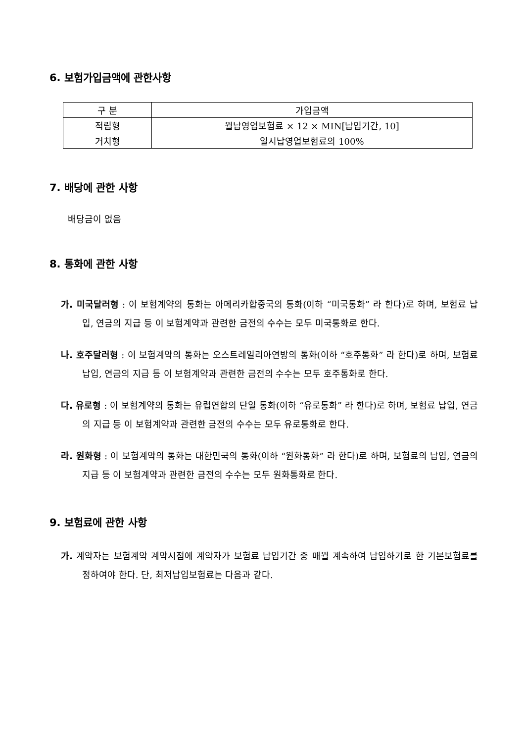6. 보험가입금액에 관한사항
| 구 분 | 가입금액 |
| 적립형 | 월납영업보험료 × 12 × MIN[납입기간, 10] |
| 거치형 | 일시납영업보험료의 100% |
7. 배당에 관한 사항
배당금이 없음
8. 통화에 관한 사항
가. 미국달러형 : 이 보험계약의 통화는 아메리카합중국의 통화(이하 “미국통화” 라 한다)로 하며, 보험료 납입, 연금의 지급 등 이 보험계약과 관련한 금전의 수수는 모두 미국통화로 한다.
나. 호주달러형 : 이 보험계약의 통화는 오스트레일리아연방의 통화(이하 “호주통화” 라 한다)로 하며, 보험료 납입, 연금의 지급 등 이 보험계약과 관련한 금전의 수수는 모두 호주통화로 한다.
다. 유로형 : 이 보험계약의 통화는 유럽연합의 단일 통화(이하 “유로통화” 라 한다)로 하며, 보험료 납입, 연금의 지급 등 이 보험계약과 관련한 금전의 수수는 모두 유로통화로 한다.
라. 원화형 : 이 보험계약의 통화는 대한민국의 통화(이하 “원화통화” 라 한다)로 하며, 보험료의 납입, 연금의 지급 등 이 보험계약과 관련한 금전의 수수는 모두 원화통화로 한다.
9. 보험료에 관한 사항
가. 계약자는 보험계약 계약시점에 계약자가 보험료 납입기간 중 매월 계속하여 납입하기로 한 기본보험료를 정하여야 한다. 단, 최저납입보험료는 다음과 같다.